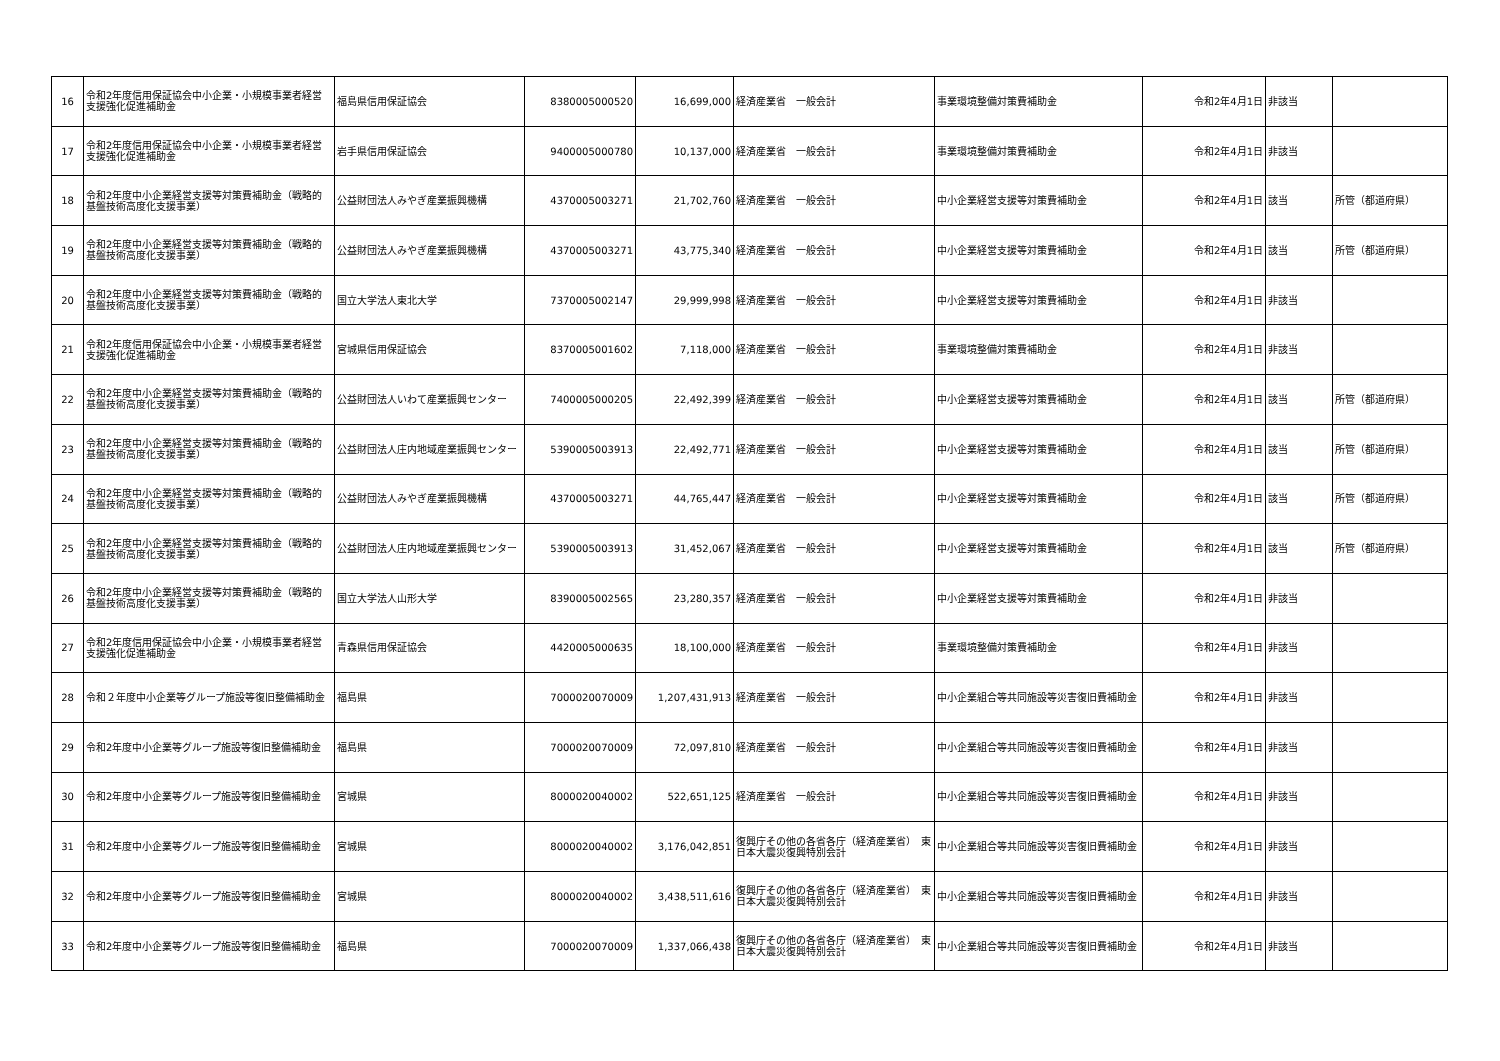| 16 | 令和2年度信用保証協会中小企業・小規模事業者経営支援強化促進補助金 | 福島県信用保証協会 | 8380005000520 | 16,699,000 | 経済産業省 一般会計 | 事業環境整備対策費補助金 | 令和2年4月1日 | 非該当 | |
| 17 | 令和2年度信用保証協会中小企業・小規模事業者経営支援強化促進補助金 | 岩手県信用保証協会 | 9400005000780 | 10,137,000 | 経済産業省 一般会計 | 事業環境整備対策費補助金 | 令和2年4月1日 | 非該当 | |
| 18 | 令和2年度中小企業経営支援等対策費補助金（戦略的基盤技術高度化支援事業） | 公益財団法人みやぎ産業振興機構 | 4370005003271 | 21,702,760 | 経済産業省 一般会計 | 中小企業経営支援等対策費補助金 | 令和2年4月1日 | 該当 | 所管（都道府県） |
| 19 | 令和2年度中小企業経営支援等対策費補助金（戦略的基盤技術高度化支援事業） | 公益財団法人みやぎ産業振興機構 | 4370005003271 | 43,775,340 | 経済産業省 一般会計 | 中小企業経営支援等対策費補助金 | 令和2年4月1日 | 該当 | 所管（都道府県） |
| 20 | 令和2年度中小企業経営支援等対策費補助金（戦略的基盤技術高度化支援事業） | 国立大学法人東北大学 | 7370005002147 | 29,999,998 | 経済産業省 一般会計 | 中小企業経営支援等対策費補助金 | 令和2年4月1日 | 非該当 | |
| 21 | 令和2年度信用保証協会中小企業・小規模事業者経営支援強化促進補助金 | 宮城県信用保証協会 | 8370005001602 | 7,118,000 | 経済産業省 一般会計 | 事業環境整備対策費補助金 | 令和2年4月1日 | 非該当 | |
| 22 | 令和2年度中小企業経営支援等対策費補助金（戦略的基盤技術高度化支援事業） | 公益財団法人いわて産業振興センター | 7400005000205 | 22,492,399 | 経済産業省 一般会計 | 中小企業経営支援等対策費補助金 | 令和2年4月1日 | 該当 | 所管（都道府県） |
| 23 | 令和2年度中小企業経営支援等対策費補助金（戦略的基盤技術高度化支援事業） | 公益財団法人庄内地域産業振興センター | 5390005003913 | 22,492,771 | 経済産業省 一般会計 | 中小企業経営支援等対策費補助金 | 令和2年4月1日 | 該当 | 所管（都道府県） |
| 24 | 令和2年度中小企業経営支援等対策費補助金（戦略的基盤技術高度化支援事業） | 公益財団法人みやぎ産業振興機構 | 4370005003271 | 44,765,447 | 経済産業省 一般会計 | 中小企業経営支援等対策費補助金 | 令和2年4月1日 | 該当 | 所管（都道府県） |
| 25 | 令和2年度中小企業経営支援等対策費補助金（戦略的基盤技術高度化支援事業） | 公益財団法人庄内地域産業振興センター | 5390005003913 | 31,452,067 | 経済産業省 一般会計 | 中小企業経営支援等対策費補助金 | 令和2年4月1日 | 該当 | 所管（都道府県） |
| 26 | 令和2年度中小企業経営支援等対策費補助金（戦略的基盤技術高度化支援事業） | 国立大学法人山形大学 | 8390005002565 | 23,280,357 | 経済産業省 一般会計 | 中小企業経営支援等対策費補助金 | 令和2年4月1日 | 非該当 | |
| 27 | 令和2年度信用保証協会中小企業・小規模事業者経営支援強化促進補助金 | 青森県信用保証協会 | 4420005000635 | 18,100,000 | 経済産業省 一般会計 | 事業環境整備対策費補助金 | 令和2年4月1日 | 非該当 | |
| 28 | 令和２年度中小企業等グループ施設等復旧整備補助金 | 福島県 | 7000020070009 | 1,207,431,913 | 経済産業省 一般会計 | 中小企業組合等共同施設等災害復旧費補助金 | 令和2年4月1日 | 非該当 | |
| 29 | 令和2年度中小企業等グループ施設等復旧整備補助金 | 福島県 | 7000020070009 | 72,097,810 | 経済産業省 一般会計 | 中小企業組合等共同施設等災害復旧費補助金 | 令和2年4月1日 | 非該当 | |
| 30 | 令和2年度中小企業等グループ施設等復旧整備補助金 | 宮城県 | 8000020040002 | 522,651,125 | 経済産業省 一般会計 | 中小企業組合等共同施設等災害復旧費補助金 | 令和2年4月1日 | 非該当 | |
| 31 | 令和2年度中小企業等グループ施設等復旧整備補助金 | 宮城県 | 8000020040002 | 3,176,042,851 | 復興庁その他の各省各庁（経済産業省） 東日本大震災復興特別会計 | 中小企業組合等共同施設等災害復旧費補助金 | 令和2年4月1日 | 非該当 | |
| 32 | 令和2年度中小企業等グループ施設等復旧整備補助金 | 宮城県 | 8000020040002 | 3,438,511,616 | 復興庁その他の各省各庁（経済産業省） 東日本大震災復興特別会計 | 中小企業組合等共同施設等災害復旧費補助金 | 令和2年4月1日 | 非該当 | |
| 33 | 令和2年度中小企業等グループ施設等復旧整備補助金 | 福島県 | 7000020070009 | 1,337,066,438 | 復興庁その他の各省各庁（経済産業省） 東日本大震災復興特別会計 | 中小企業組合等共同施設等災害復旧費補助金 | 令和2年4月1日 | 非該当 | |